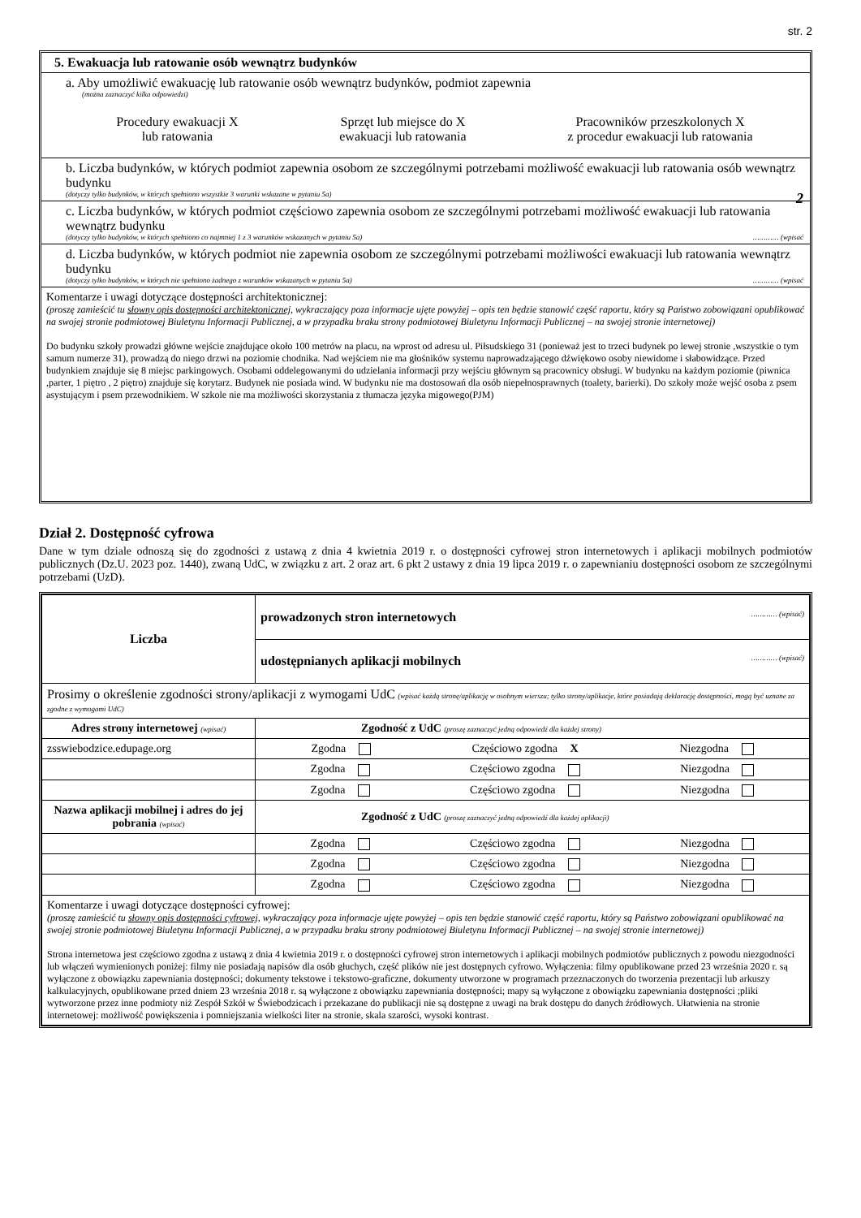str. 2
5. Ewakuacja lub ratowanie osób wewnątrz budynków
a. Aby umożliwić ewakuację lub ratowanie osób wewnątrz budynków, podmiot zapewnia
(można zaznaczyć kilka odpowiedzi)
Procedury ewakuacji X
lub ratowania
Sprzęt lub miejsce do X
ewakuacji lub ratowania
Pracowników przeszkolonych X
z procedur ewakuacji lub ratowania
b. Liczba budynków, w których podmiot zapewnia osobom ze szczególnymi potrzebami możliwość ewakuacji lub ratowania osób wewnątrz budynku
(dotyczy tylko budynków, w których spełniono wszystkie 3 warunki wskazane w pytaniu 5a) 2
c. Liczba budynków, w których podmiot częściowo zapewnia osobom ze szczególnymi potrzebami możliwość ewakuacji lub ratowania wewnątrz budynku
(dotyczy tylko budynków, w których spełniono co najmniej 1 z 3 warunków wskazanych w pytaniu 5a) ………… (wpisać
d. Liczba budynków, w których podmiot nie zapewnia osobom ze szczególnymi potrzebami możliwości ewakuacji lub ratowania wewnątrz budynku
(dotyczy tylko budynków, w których nie spełniono żadnego z warunków wskazanych w pytaniu 5a) ………… (wpisać
Komentarze i uwagi dotyczące dostępności architektonicznej:
(proszę zamieścić tu słowny opis dostępności architektonicznej, wykraczający poza informacje ujęte powyżej – opis ten będzie stanowić część raportu, który są Państwo zobowiązani opublikować na swojej stronie podmiotowej Biuletynu Informacji Publicznej, a w przypadku braku strony podmiotowej Biuletynu Informacji Publicznej – na swojej stronie internetowej)
Do budynku szkoły prowadzi główne wejście znajdujące około 100 metrów na placu, na wprost od adresu ul. Piłsudskiego 31 (ponieważ jest to trzeci budynek po lewej stronie ,wszystkie o tym samum numerze 31), prowadzą do niego drzwi na poziomie chodnika. Nad wejściem nie ma głośników systemu naprowadzającego dźwiękowo osoby niewidome i słabowidzące. Przed budynkiem znajduje się 8 miejsc parkingowych. Osobami oddelegowanymi do udzielania informacji przy wejściu głównym są pracownicy obsługi. W budynku na każdym poziomie (piwnica ,parter, 1 piętro , 2 piętro) znajduje się korytarz. Budynek nie posiada wind. W budynku nie ma dostosowań dla osób niepełnosprawnych (toalety, barierki). Do szkoły może wejść osoba z psem asystującym i psem przewodnikiem. W szkole nie ma możliwości skorzystania z tłumacza języka migowego(PJM)
Dział 2. Dostępność cyfrowa
Dane w tym dziale odnoszą się do zgodności z ustawą z dnia 4 kwietnia 2019 r. o dostępności cyfrowej stron internetowych i aplikacji mobilnych podmiotów publicznych (Dz.U. 2023 poz. 1440), zwaną UdC, w związku z art. 2 oraz art. 6 pkt 2 ustawy z dnia 19 lipca 2019 r. o zapewnianiu dostępności osobom ze szczególnymi potrzebami (UzD).
| Liczba | prowadzonych stron internetowych ………… (wpisać) |
| | udostępnianych aplikacji mobilnych ………… (wpisać) |
| Prosimy o określenie zgodności strony/aplikacji z wymogami UdC (wpisać każdą stronę/aplikację w osobnym wierszu; tylko strony/aplikacje, które posiadają deklarację dostępności, mogą być uznane za zgodne z wymogami UdC) | |
| Adres strony internetowej (wpisać) | Zgodność z UdC (proszę zaznaczyć jedną odpowiedź dla każdej strony) |
| zsswiebodzice.edupage.org | Zgodna Częściowo zgodna X Niezgodna |
| | Zgodna Częściowo zgodna Niezgodna |
| | Zgodna Częściowo zgodna Niezgodna |
| Nazwa aplikacji mobilnej i adres do jej pobrania (wpisać) | Zgodność z UdC (proszę zaznaczyć jedną odpowiedź dla każdej aplikacji) |
| | Zgodna Częściowo zgodna Niezgodna |
| | Zgodna Częściowo zgodna Niezgodna |
| | Zgodna Częściowo zgodna Niezgodna |
| Komentarze i uwagi dotyczące dostępności cyfrowej: (proszę zamieścić tu słowny opis dostępności cyfrowej, wykraczający poza informacje ujęte powyżej – opis ten będzie stanowić część raportu, który są Państwo zobowiązani opublikować na swojej stronie podmiotowej Biuletynu Informacji Publicznej, a w przypadku braku strony podmiotowej Biuletynu Informacji Publicznej – na swojej stronie internetowej) Strona internetowa jest częściowo zgodna z ustawą z dnia 4 kwietnia 2019 r. o dostępności cyfrowej stron internetowych i aplikacji mobilnych podmiotów publicznych z powodu niezgodności lub włączeń wymienionych poniżej: filmy nie posiadają napisów dla osób głuchych, część plików nie jest dostępnych cyfrowo. Wyłączenia: filmy opublikowane przed 23 września 2020 r. są wyłączone z obowiązku zapewniania dostępności; dokumenty tekstowe i tekstowo-graficzne, dokumenty utworzone w programach przeznaczonych do tworzenia prezentacji lub arkuszy kalkulacyjnych, opublikowane przed dniem 23 września 2018 r. są wyłączone z obowiązku zapewniania dostępności; mapy są wyłączone z obowiązku zapewniania dostępności ;pliki wytworzone przez inne podmioty niż Zespół Szkół w Świebodzicach i przekazane do publikacji nie są dostępne z uwagi na brak dostępu do danych źródłowych. Ułatwienia na stronie internetowej: możliwość powiększenia i pomniejszania wielkości liter na stronie, skala szarości, wysoki kontrast. | |